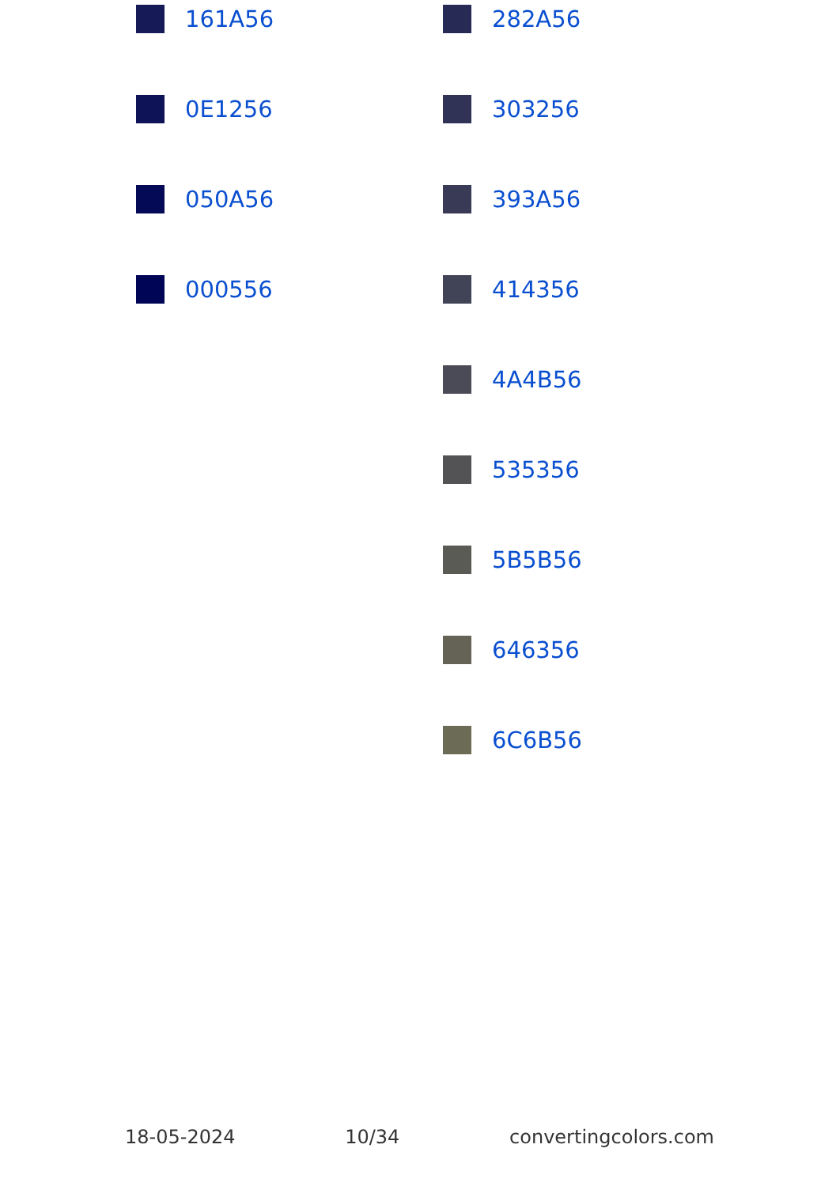161A56
0E1256
050A56
000556
282A56
303256
393A56
414356
4A4B56
535356
5B5B56
646356
6C6B56
18-05-2024 10/34 convertingcolors.com